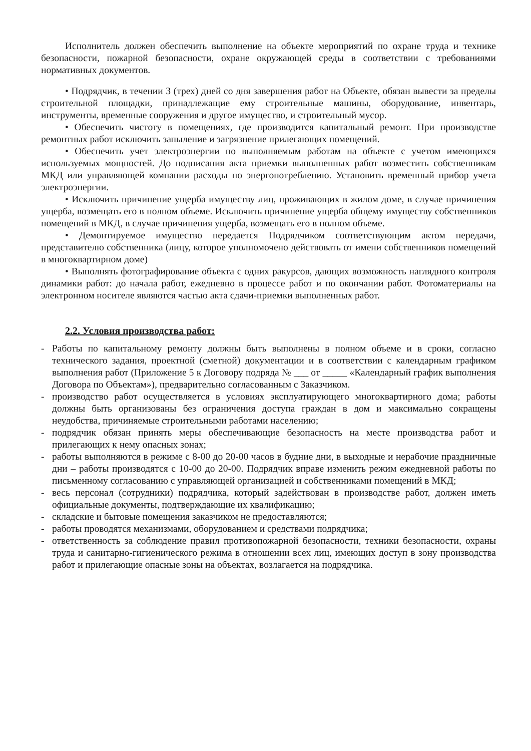Исполнитель должен обеспечить выполнение на объекте мероприятий по охране труда и технике безопасности, пожарной безопасности, охране окружающей среды в соответствии с требованиями нормативных документов.
• Подрядчик, в течении 3 (трех) дней со дня завершения работ на Объекте, обязан вывести за пределы строительной площадки, принадлежащие ему строительные машины, оборудование, инвентарь, инструменты, временные сооружения и другое имущество, и строительный мусор.
• Обеспечить чистоту в помещениях, где производится капитальный ремонт. При производстве ремонтных работ исключить запыление и загрязнение прилегающих помещений.
• Обеспечить учет электроэнергии по выполняемым работам на объекте с учетом имеющихся используемых мощностей. До подписания акта приемки выполненных работ возместить собственникам МКД или управляющей компании расходы по энергопотреблению. Установить временный прибор учета электроэнергии.
• Исключить причинение ущерба имуществу лиц, проживающих в жилом доме, в случае причинения ущерба, возмещать его в полном объеме. Исключить причинение ущерба общему имуществу собственников помещений в МКД, в случае причинения ущерба, возмещать его в полном объеме.
• Демонтируемое имущество передается Подрядчиком соответствующим актом передачи, представителю собственника (лицу, которое уполномочено действовать от имени собственников помещений в многоквартирном доме)
• Выполнять фотографирование объекта с одних ракурсов, дающих возможность наглядного контроля динамики работ: до начала работ, ежедневно в процессе работ и по окончании работ. Фотоматериалы на электронном носителе являются частью акта сдачи-приемки выполненных работ.
2.2. Условия производства работ:
- Работы по капитальному ремонту должны быть выполнены в полном объеме и в сроки, согласно технического задания, проектной (сметной) документации и в соответствии с календарным графиком выполнения работ (Приложение 5 к Договору подряда № ___ от _____ «Календарный график выполнения Договора по Объектам»), предварительно согласованным с Заказчиком.
- производство работ осуществляется в условиях эксплуатирующего многоквартирного дома; работы должны быть организованы без ограничения доступа граждан в дом и максимально сокращены неудобства, причиняемые строительными работами населению;
- подрядчик обязан принять меры обеспечивающие безопасность на месте производства работ и прилегающих к нему опасных зонах;
- работы выполняются в режиме с 8-00 до 20-00 часов в будние дни, в выходные и нерабочие праздничные дни – работы производятся с 10-00 до 20-00. Подрядчик вправе изменить режим ежедневной работы по письменному согласованию с управляющей организацией и собственниками помещений в МКД;
- весь персонал (сотрудники) подрядчика, который задействован в производстве работ, должен иметь официальные документы, подтверждающие их квалификацию;
- складские и бытовые помещения заказчиком не предоставляются;
- работы проводятся механизмами, оборудованием и средствами подрядчика;
- ответственность за соблюдение правил противопожарной безопасности, техники безопасности, охраны труда и санитарно-гигиенического режима в отношении всех лиц, имеющих доступ в зону производства работ и прилегающие опасные зоны на объектах, возлагается на подрядчика.